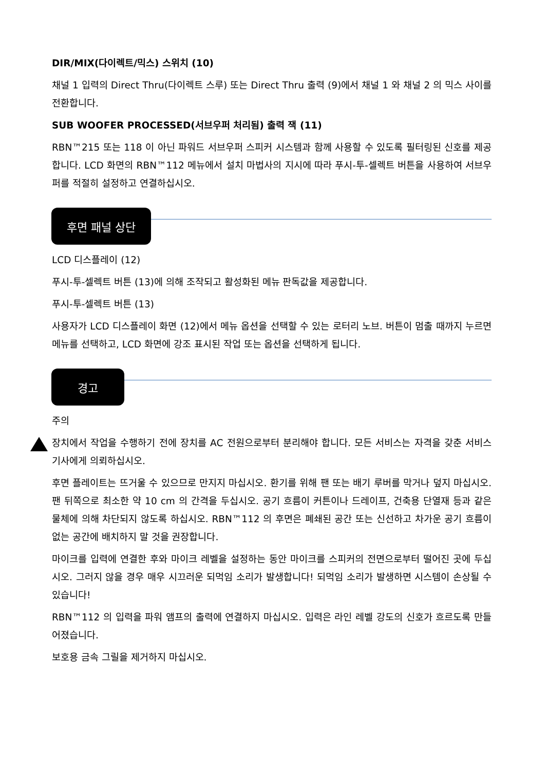DIR/MIX(다이렉트/믹스) 스위치 (10)
채널 1 입력의 Direct Thru(다이렉트 스루) 또는 Direct Thru 출력 (9)에서 채널 1 와 채널 2 의 믹스 사이를 전환합니다.
SUB WOOFER PROCESSED(서브우퍼 처리됨) 출력 잭 (11)
RBN™215 또는 118 이 아닌 파워드 서브우퍼 스피커 시스템과 함께 사용할 수 있도록 필터링된 신호를 제공합니다. LCD 화면의 RBN™112 메뉴에서 설치 마법사의 지시에 따라 푸시-투-셀렉트 버튼을 사용하여 서브우퍼를 적절히 설정하고 연결하십시오.
후면 패널 상단
LCD 디스플레이 (12)
푸시-투-셀렉트 버튼 (13)에 의해 조작되고 활성화된 메뉴 판독값을 제공합니다.
푸시-투-셀렉트 버튼 (13)
사용자가 LCD 디스플레이 화면 (12)에서 메뉴 옵션을 선택할 수 있는 로터리 노브. 버튼이 멈출 때까지 누르면 메뉴를 선택하고, LCD 화면에 강조 표시된 작업 또는 옵션을 선택하게 됩니다.
경고
주의
장치에서 작업을 수행하기 전에 장치를 AC 전원으로부터 분리해야 합니다. 모든 서비스는 자격을 갖춘 서비스 기사에게 의뢰하십시오.
후면 플레이트는 뜨거울 수 있으므로 만지지 마십시오. 환기를 위해 팬 또는 배기 루버를 막거나 덮지 마십시오. 팬 뒤쪽으로 최소한 약 10 cm 의 간격을 두십시오. 공기 흐름이 커튼이나 드레이프, 건축용 단열재 등과 같은 물체에 의해 차단되지 않도록 하십시오. RBN™112 의 후면은 폐쇄된 공간 또는 신선하고 차가운 공기 흐름이 없는 공간에 배치하지 말 것을 권장합니다.
마이크를 입력에 연결한 후와 마이크 레벨을 설정하는 동안 마이크를 스피커의 전면으로부터 떨어진 곳에 두십시오. 그러지 않을 경우 매우 시끄러운 되먹임 소리가 발생합니다! 되먹임 소리가 발생하면 시스템이 손상될 수 있습니다!
RBN™112 의 입력을 파워 앰프의 출력에 연결하지 마십시오. 입력은 라인 레벨 강도의 신호가 흐르도록 만들어졌습니다.
보호용 금속 그릴을 제거하지 마십시오.